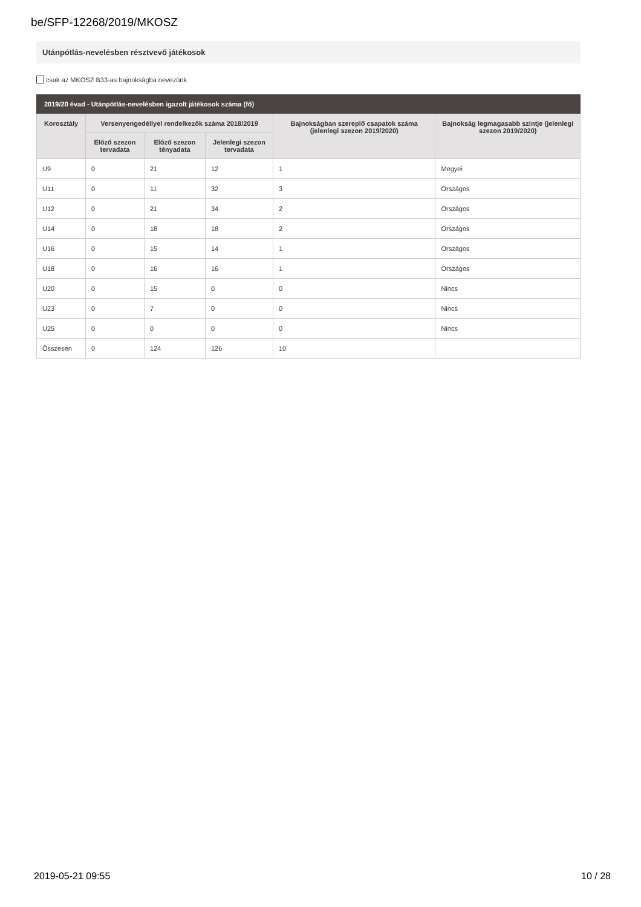be/SFP-12268/2019/MKOSZ
Utánpótlás-nevelésben résztvevő játékosok
csak az MKOSZ B33-as bajnokságba nevezünk
2019/20 évad - Utánpótlás-nevelésben igazolt játékosok száma (fő)
| Korosztály | Versenyengedéllyel rendelkezők száma 2018/2019 | | | Bajnokságban szereplő csapatok száma (jelenlegi szezon 2019/2020) | Bajnokság legmagasabb szintje (jelenlegi szezon 2019/2020) |
| --- | --- | --- | --- | --- | --- |
| | Előző szezon tervadata | Előző szezon tényadata | Jelenlegi szezon tervadata | | |
| U9 | 0 | 21 | 12 | 1 | Megyei |
| U11 | 0 | 11 | 32 | 3 | Országos |
| U12 | 0 | 21 | 34 | 2 | Országos |
| U14 | 0 | 18 | 18 | 2 | Országos |
| U16 | 0 | 15 | 14 | 1 | Országos |
| U18 | 0 | 16 | 16 | 1 | Országos |
| U20 | 0 | 15 | 0 | 0 | Nincs |
| U23 | 0 | 7 | 0 | 0 | Nincs |
| U25 | 0 | 0 | 0 | 0 | Nincs |
| Összesen | 0 | 124 | 126 | 10 | |
2019-05-21 09:55 10 / 28